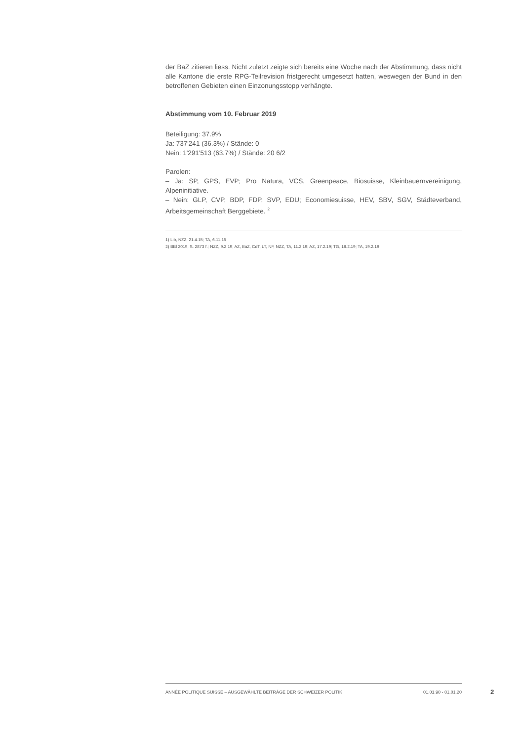der BaZ zitieren liess. Nicht zuletzt zeigte sich bereits eine Woche nach der Abstimmung, dass nicht alle Kantone die erste RPG-Teilrevision fristgerecht umgesetzt hatten, weswegen der Bund in den betroffenen Gebieten einen Einzonungsstopp verhängte.
Abstimmung vom 10. Februar 2019
Beteiligung: 37.9%
Ja: 737'241 (36.3%) / Stände: 0
Nein: 1'291'513 (63.7%) / Stände: 20 6/2
Parolen:
– Ja: SP, GPS, EVP; Pro Natura, VCS, Greenpeace, Biosuisse, Kleinbauernvereinigung, Alpeninitiative.
– Nein: GLP, CVP, BDP, FDP, SVP, EDU; Economiesuisse, HEV, SBV, SGV, Städteverband, Arbeitsgemeinschaft Berggebiete. <sup>2</sup>
1) Lib, NZZ, 21.4.15; TA, 6.11.15
2) BBl 2019, S. 2873 f.; NZZ, 9.2.19; AZ, BaZ, CdT, LT, NF, NZZ, TA, 11.2.19; AZ, 17.2.19; TG, 18.2.19; TA, 19.2.19
ANNÉE POLITIQUE SUISSE – AUSGEWÄHLTE BEITRÄGE DER SCHWEIZER POLITIK 01.01.90 - 01.01.20
2